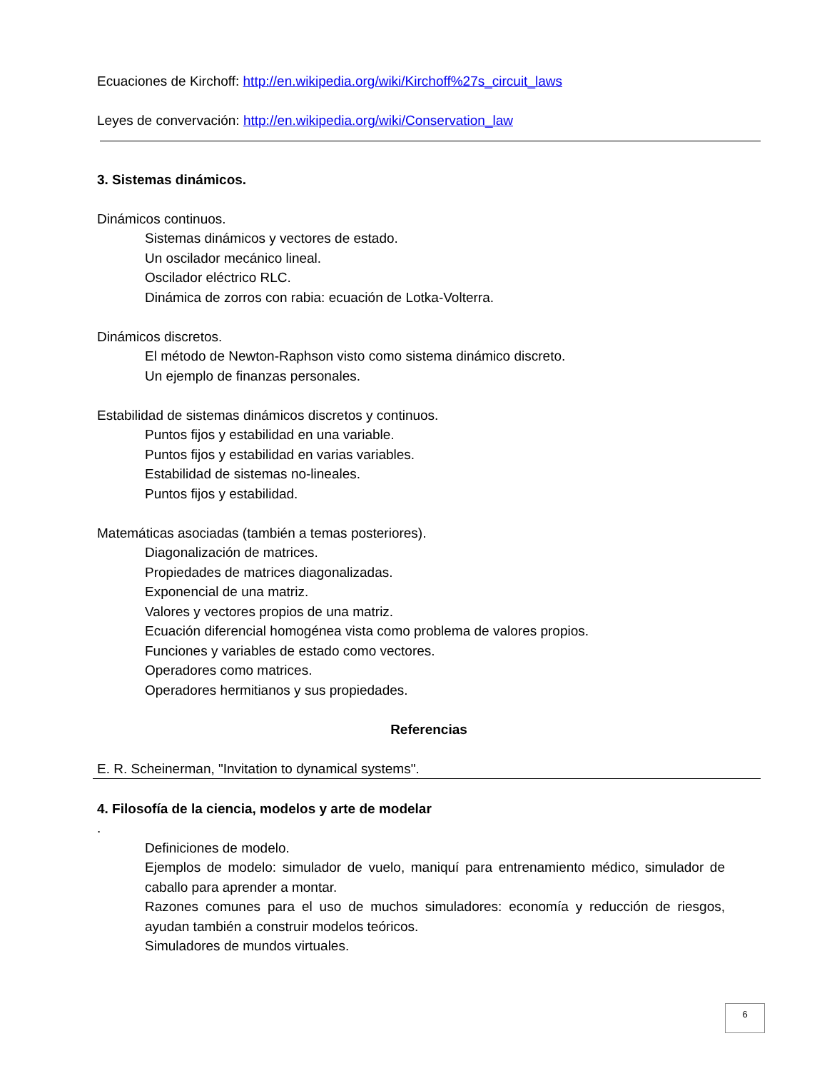Ecuaciones de Kirchoff: http://en.wikipedia.org/wiki/Kirchoff%27s_circuit_laws
Leyes de convervación: http://en.wikipedia.org/wiki/Conservation_law
3. Sistemas dinámicos.
Dinámicos continuos.
Sistemas dinámicos y vectores de estado.
Un oscilador mecánico lineal.
Oscilador eléctrico RLC.
Dinámica de zorros con rabia: ecuación de Lotka-Volterra.
Dinámicos discretos.
El método de Newton-Raphson visto como sistema dinámico discreto.
Un ejemplo de finanzas personales.
Estabilidad de sistemas dinámicos discretos y continuos.
Puntos fijos y estabilidad en una variable.
Puntos fijos y estabilidad en varias variables.
Estabilidad de sistemas no-lineales.
Puntos fijos y estabilidad.
Matemáticas asociadas (también a temas posteriores).
Diagonalización de matrices.
Propiedades de matrices diagonalizadas.
Exponencial de una matriz.
Valores y vectores propios de una matriz.
Ecuación diferencial homogénea vista como problema de valores propios.
Funciones y variables de estado como vectores.
Operadores como matrices.
Operadores hermitianos y sus propiedades.
Referencias
E. R. Scheinerman, "Invitation to dynamical systems".
4. Filosofía de la ciencia, modelos y arte de modelar
.
Definiciones de modelo.
Ejemplos de modelo: simulador de vuelo, maniquí para entrenamiento médico, simulador de caballo para aprender a montar.
Razones comunes para el uso de muchos simuladores: economía y reducción de riesgos, ayudan también a construir modelos teóricos.
Simuladores de mundos virtuales.
6